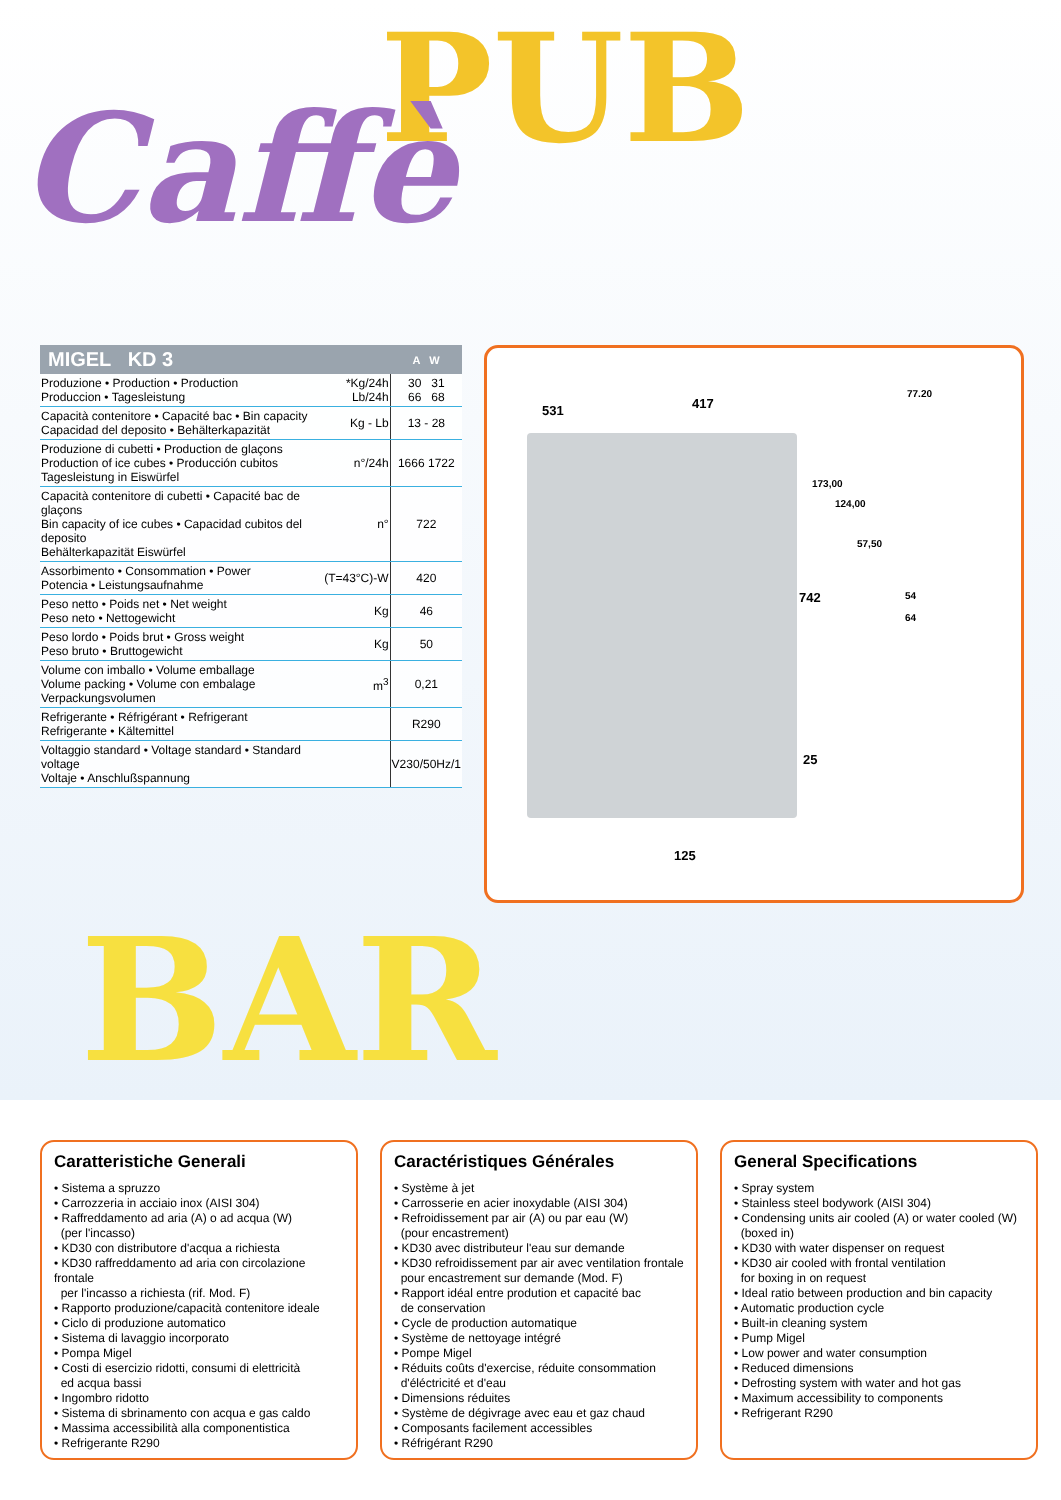PUB
Caffè
BAR
| MIGEL KD 3 | | A W |
| --- | --- | --- |
| Produzione • Production • Production Produccion • Tagesleistung | *Kg/24h Lb/24h | 30 31 66 68 |
| Capacità contenitore • Capacité bac • Bin capacity Capacidad del deposito • Behälterkapazität | Kg - Lb | 13 - 28 |
| Produzione di cubetti • Production de glaçons Production of ice cubes • Producción cubitos Tagesleistung in Eiswürfel | n°/24h | 1666 1722 |
| Capacità contenitore di cubetti • Capacité bac de glaçons Bin capacity of ice cubes • Capacidad cubitos del deposito Behälterkapazität Eiswürfel | n° | 722 |
| Assorbimento • Consommation • Power Potencia • Leistungsaufnahme | (T=43°C)-W | 420 |
| Peso netto • Poids net • Net weight Peso neto • Nettogewicht | Kg | 46 |
| Peso lordo • Poids brut • Gross weight Peso bruto • Bruttogewicht | Kg | 50 |
| Volume con imballo • Volume emballage Volume packing • Volume con embalage Verpackungsvolumen | m<sup>3</sup> | 0,21 |
| Refrigerante • Réfrigérant • Refrigerant Refrigerante • Kältemittel | | R290 |
| Voltaggio standard • Voltage standard • Standard voltage Voltaje • Anschlußspannung | | V230/50Hz/1 |
531 417
77.20
173,00
124,00
57,50
742 54
64
25
125
Caratteristiche Generali
• Sistema a spruzzo
• Carrozzeria in acciaio inox (AISI 304)
• Raffreddamento ad aria (A) o ad acqua (W)
(per l'incasso)
• KD30 con distributore d'acqua a richiesta
• KD30 raffreddamento ad aria con circolazione frontale
per l'incasso a richiesta (rif. Mod. F)
• Rapporto produzione/capacità contenitore ideale
• Ciclo di produzione automatico
• Sistema di lavaggio incorporato
• Pompa Migel
• Costi di esercizio ridotti, consumi di elettricità
ed acqua bassi
• Ingombro ridotto
• Sistema di sbrinamento con acqua e gas caldo
• Massima accessibilità alla componentistica
• Refrigerante R290
Caractéristiques Générales
• Système à jet
• Carrosserie en acier inoxydable (AISI 304)
• Refroidissement par air (A) ou par eau (W)
(pour encastrement)
• KD30 avec distributeur l'eau sur demande
• KD30 refroidissement par air avec ventilation frontale
pour encastrement sur demande (Mod. F)
• Rapport idéal entre prodution et capacité bac
de conservation
• Cycle de production automatique
• Système de nettoyage intégré
• Pompe Migel
• Réduits coûts d'exercise, réduite consommation
d'éléctricité et d'eau
• Dimensions réduites
• Système de dégivrage avec eau et gaz chaud
• Composants facilement accessibles
• Réfrigérant R290
General Specifications
• Spray system
• Stainless steel bodywork (AISI 304)
• Condensing units air cooled (A) or water cooled (W)
(boxed in)
• KD30 with water dispenser on request
• KD30 air cooled with frontal ventilation
for boxing in on request
• Ideal ratio between production and bin capacity
• Automatic production cycle
• Built-in cleaning system
• Pump Migel
• Low power and water consumption
• Reduced dimensions
• Defrosting system with water and hot gas
• Maximum accessibility to components
• Refrigerant R290